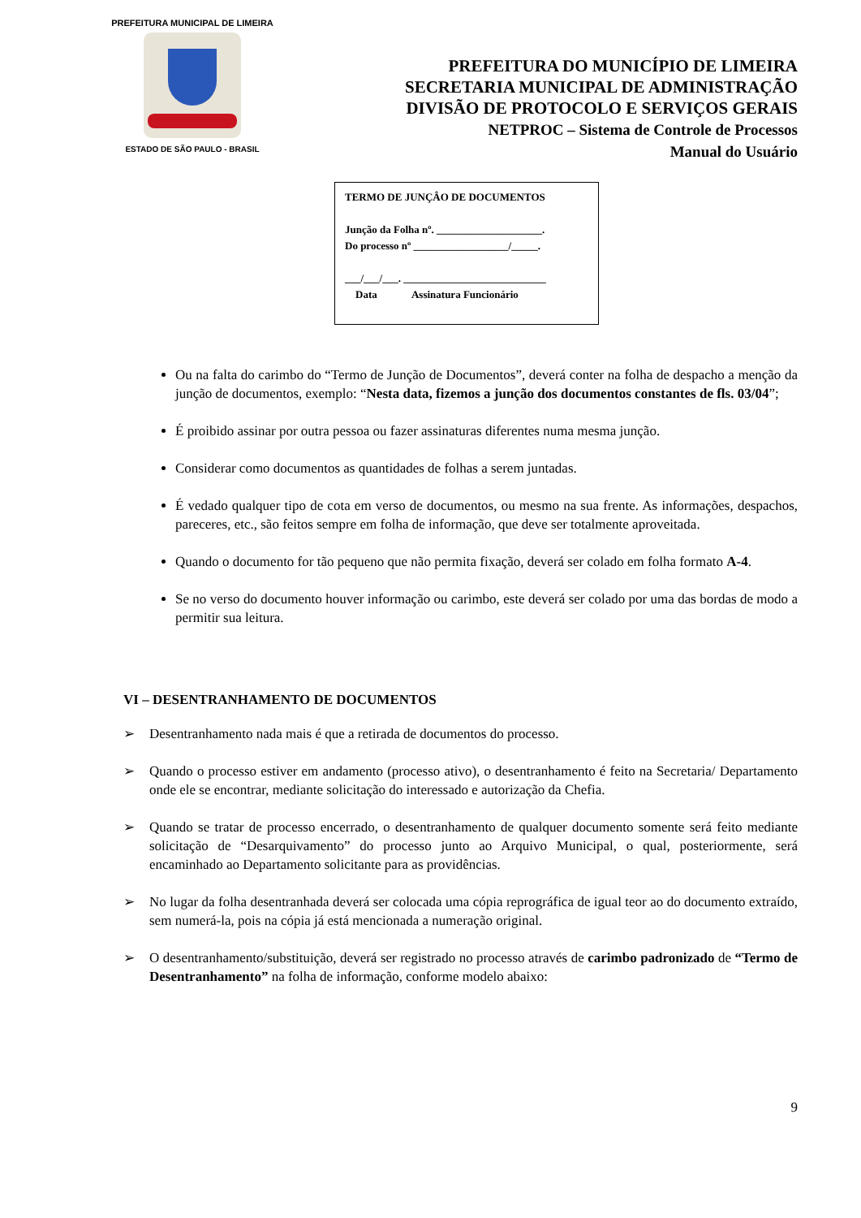PREFEITURA MUNICIPAL DE LIMEIRA
ESTADO DE SÃO PAULO - BRASIL
PREFEITURA DO MUNICÍPIO DE LIMEIRA
SECRETARIA MUNICIPAL DE ADMINISTRAÇÃO
DIVISÃO DE PROTOCOLO E SERVIÇOS GERAIS
NETPROC – Sistema de Controle de Processos
Manual do Usuário
TERMO DE JUNÇÂO DE DOCUMENTOS
Junção da Folha nº. ____________________.
Do processo nº __________________/_____.
___/___/___. ___________________________
Data Assinatura Funcionário
Ou na falta do carimbo do “Termo de Junção de Documentos”, deverá conter na folha de despacho a menção da junção de documentos, exemplo: “Nesta data, fizemos a junção dos documentos constantes de fls. 03/04”;
É proibido assinar por outra pessoa ou fazer assinaturas diferentes numa mesma junção.
Considerar como documentos as quantidades de folhas a serem juntadas.
É vedado qualquer tipo de cota em verso de documentos, ou mesmo na sua frente. As informações, despachos, pareceres, etc., são feitos sempre em folha de informação, que deve ser totalmente aproveitada.
Quando o documento for tão pequeno que não permita fixação, deverá ser colado em folha formato A-4.
Se no verso do documento houver informação ou carimbo, este deverá ser colado por uma das bordas de modo a permitir sua leitura.
VI – DESENTRANHAMENTO DE DOCUMENTOS
➢ Desentranhamento nada mais é que a retirada de documentos do processo.
➢ Quando o processo estiver em andamento (processo ativo), o desentranhamento é feito na Secretaria/ Departamento onde ele se encontrar, mediante solicitação do interessado e autorização da Chefia.
➢ Quando se tratar de processo encerrado, o desentranhamento de qualquer documento somente será feito mediante solicitação de “Desarquivamento” do processo junto ao Arquivo Municipal, o qual, posteriormente, será encaminhado ao Departamento solicitante para as providências.
➢ No lugar da folha desentranhada deverá ser colocada uma cópia reprográfica de igual teor ao do documento extraído, sem numerá-la, pois na cópia já está mencionada a numeração original.
➢ O desentranhamento/substituição, deverá ser registrado no processo através de carimbo padronizado de “Termo de Desentranhamento” na folha de informação, conforme modelo abaixo:
9